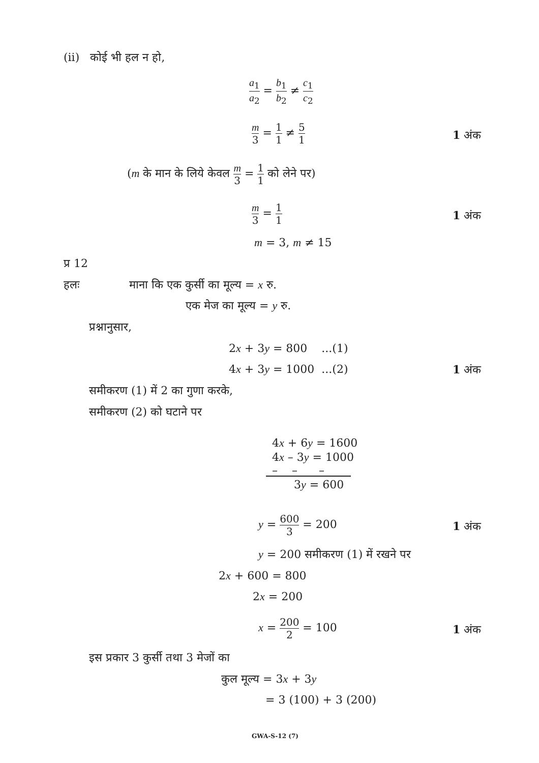(ii) कोई भी हल न हो,
a<sub>1</sub> a<sub>2</sub> = b<sub>1</sub> b<sub>2</sub> ≠ c<sub>1</sub> c<sub>2</sub>
m 3 = 1 1 ≠ 5 1
1 अंक
(m के मान के लिये केवल m 3 = 1 1 को लेने पर)
m 3 = 1 1
1 अंक
m = 3, m ≠ 15
प्र 12
हलः माना कि एक कुर्सी का मूल्य = x रु.
एक मेज का मूल्य = y रु.
प्रश्नानुसार,
2x + 3y = 800 ...(1)
4x + 3y = 1000 ...(2) 1 अंक
समीकरण (1) में 2 का गुणा करके,
समीकरण (2) को घटाने पर
4x + 6y = 1600
4x – 3y = 1000
– – –
3y = 600
y = 600 3 = 200 1 अंक
y = 200 समीकरण (1) में रखने पर
2x + 600 = 800
2x = 200
x = 200 2 = 100 1 अंक
इस प्रकार 3 कुर्सी तथा 3 मेजों का
कुल मूल्य = 3x + 3y
= 3 (100) + 3 (200)
GWA-S-12 (7)